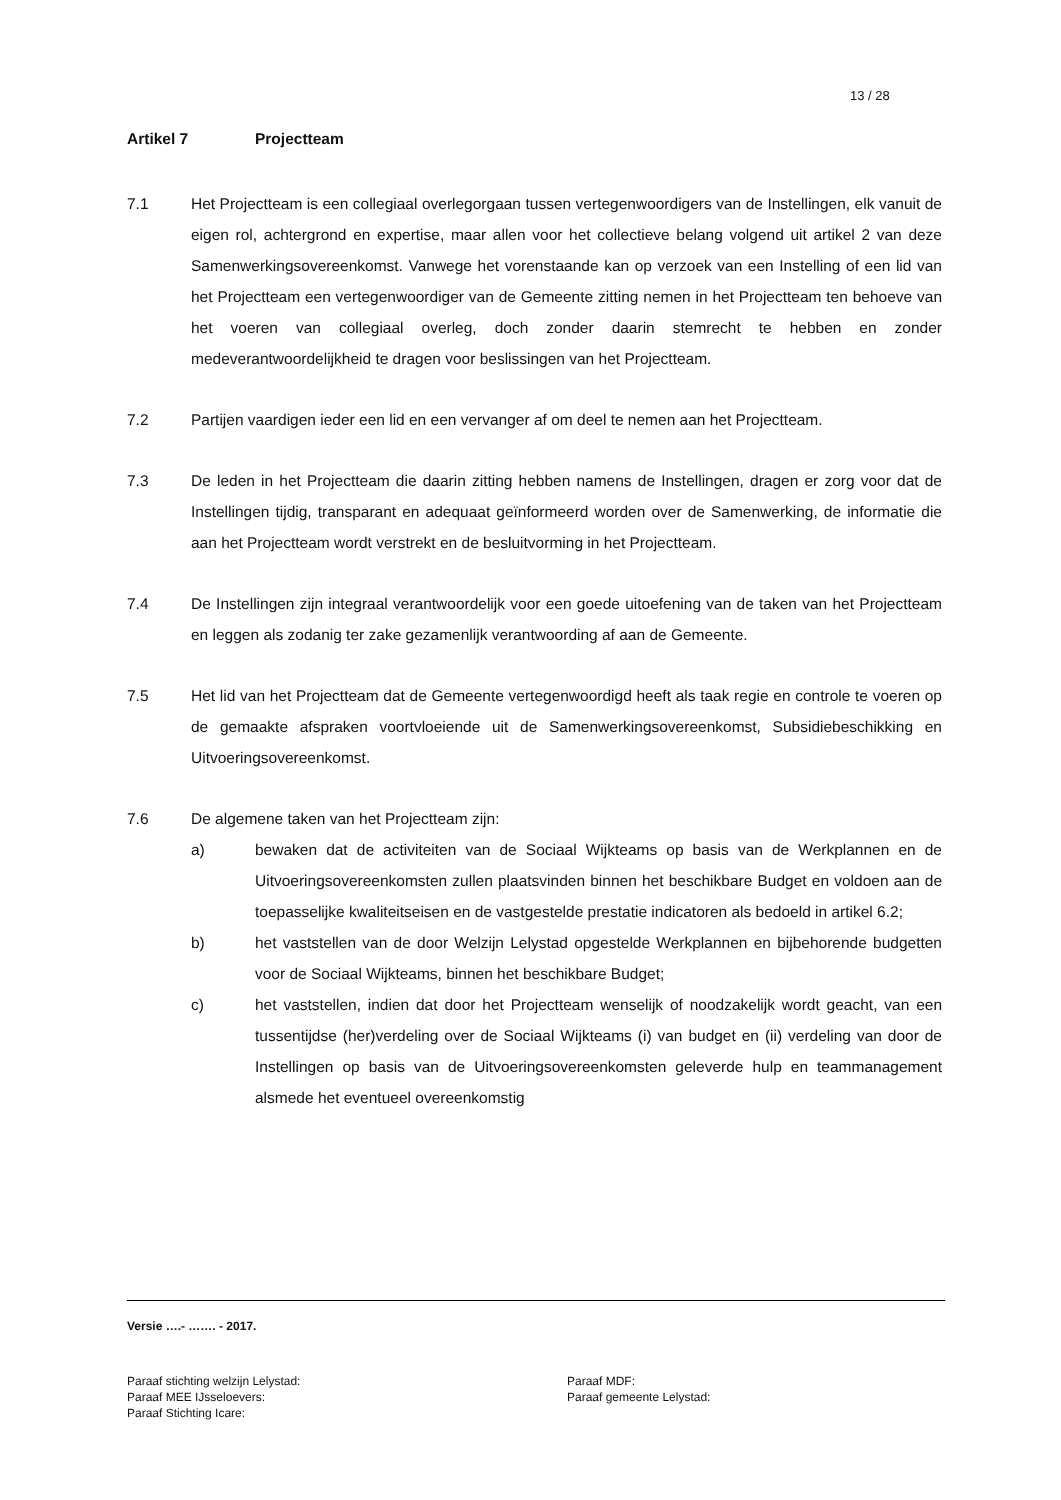13 / 28
Artikel 7 Projectteam
7.1 Het Projectteam is een collegiaal overlegorgaan tussen vertegenwoordigers van de Instellingen, elk vanuit de eigen rol, achtergrond en expertise, maar allen voor het collectieve belang volgend uit artikel 2 van deze Samenwerkingsovereenkomst. Vanwege het vorenstaande kan op verzoek van een Instelling of een lid van het Projectteam een vertegenwoordiger van de Gemeente zitting nemen in het Projectteam ten behoeve van het voeren van collegiaal overleg, doch zonder daarin stemrecht te hebben en zonder medeverantwoordelijkheid te dragen voor beslissingen van het Projectteam.
7.2 Partijen vaardigen ieder een lid en een vervanger af om deel te nemen aan het Projectteam.
7.3 De leden in het Projectteam die daarin zitting hebben namens de Instellingen, dragen er zorg voor dat de Instellingen tijdig, transparant en adequaat geïnformeerd worden over de Samenwerking, de informatie die aan het Projectteam wordt verstrekt en de besluitvorming in het Projectteam.
7.4 De Instellingen zijn integraal verantwoordelijk voor een goede uitoefening van de taken van het Projectteam en leggen als zodanig ter zake gezamenlijk verantwoording af aan de Gemeente.
7.5 Het lid van het Projectteam dat de Gemeente vertegenwoordigd heeft als taak regie en controle te voeren op de gemaakte afspraken voortvloeiende uit de Samenwerkingsovereenkomst, Subsidiebeschikking en Uitvoeringsovereenkomst.
7.6 De algemene taken van het Projectteam zijn:
a) bewaken dat de activiteiten van de Sociaal Wijkteams op basis van de Werkplannen en de Uitvoeringsovereenkomsten zullen plaatsvinden binnen het beschikbare Budget en voldoen aan de toepasselijke kwaliteitseisen en de vastgestelde prestatie indicatoren als bedoeld in artikel 6.2;
b) het vaststellen van de door Welzijn Lelystad opgestelde Werkplannen en bijbehorende budgetten voor de Sociaal Wijkteams, binnen het beschikbare Budget;
c) het vaststellen, indien dat door het Projectteam wenselijk of noodzakelijk wordt geacht, van een tussentijdse (her)verdeling over de Sociaal Wijkteams (i) van budget en (ii) verdeling van door de Instellingen op basis van de Uitvoeringsovereenkomsten geleverde hulp en teammanagement alsmede het eventueel overeenkomstig
Versie ….- ……. - 2017.
Paraaf stichting welzijn Lelystad:
Paraaf MDF:
Paraaf MEE IJsseloevers:
Paraaf gemeente Lelystad:
Paraaf Stichting Icare: